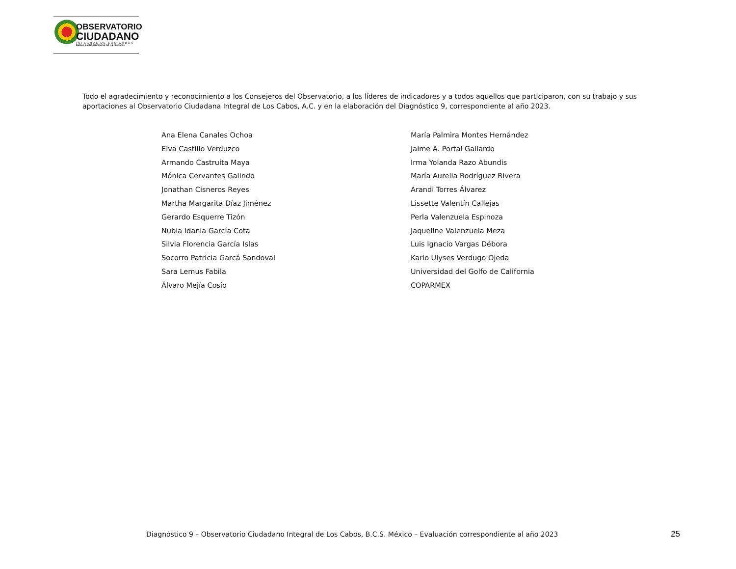OBSERVATORIO
CIUDADANO
INTEGRAL DE LOS CABOS
PARA LA OBSERVANCIA DE LA ISO18091
Todo el agradecimiento y reconocimiento a los Consejeros del Observatorio, a los líderes de indicadores y a todos aquellos que participaron, con su trabajo y sus aportaciones al Observatorio Ciudadana Integral de Los Cabos, A.C. y en la elaboración del Diagnóstico 9, correspondiente al año 2023.
Ana Elena Canales Ochoa
Elva Castillo Verduzco
Armando Castruita Maya
Mónica Cervantes Galindo
Jonathan Cisneros Reyes
Martha Margarita Díaz Jiménez
Gerardo Esquerre Tizón
Nubia Idania García Cota
Silvia Florencia García Islas
Socorro Patricia Garcá Sandoval
Sara Lemus Fabila
Álvaro Mejía Cosío
María Palmira Montes Hernández
Jaime A. Portal Gallardo
Irma Yolanda Razo Abundis
María Aurelia Rodríguez Rivera
Arandi Torres Álvarez
Lissette Valentín Callejas
Perla Valenzuela Espinoza
Jaqueline Valenzuela Meza
Luis Ignacio Vargas Débora
Karlo Ulyses Verdugo Ojeda
Universidad del Golfo de California
COPARMEX
Diagnóstico 9 – Observatorio Ciudadano Integral de Los Cabos, B.C.S. México – Evaluación correspondiente al año 2023
25